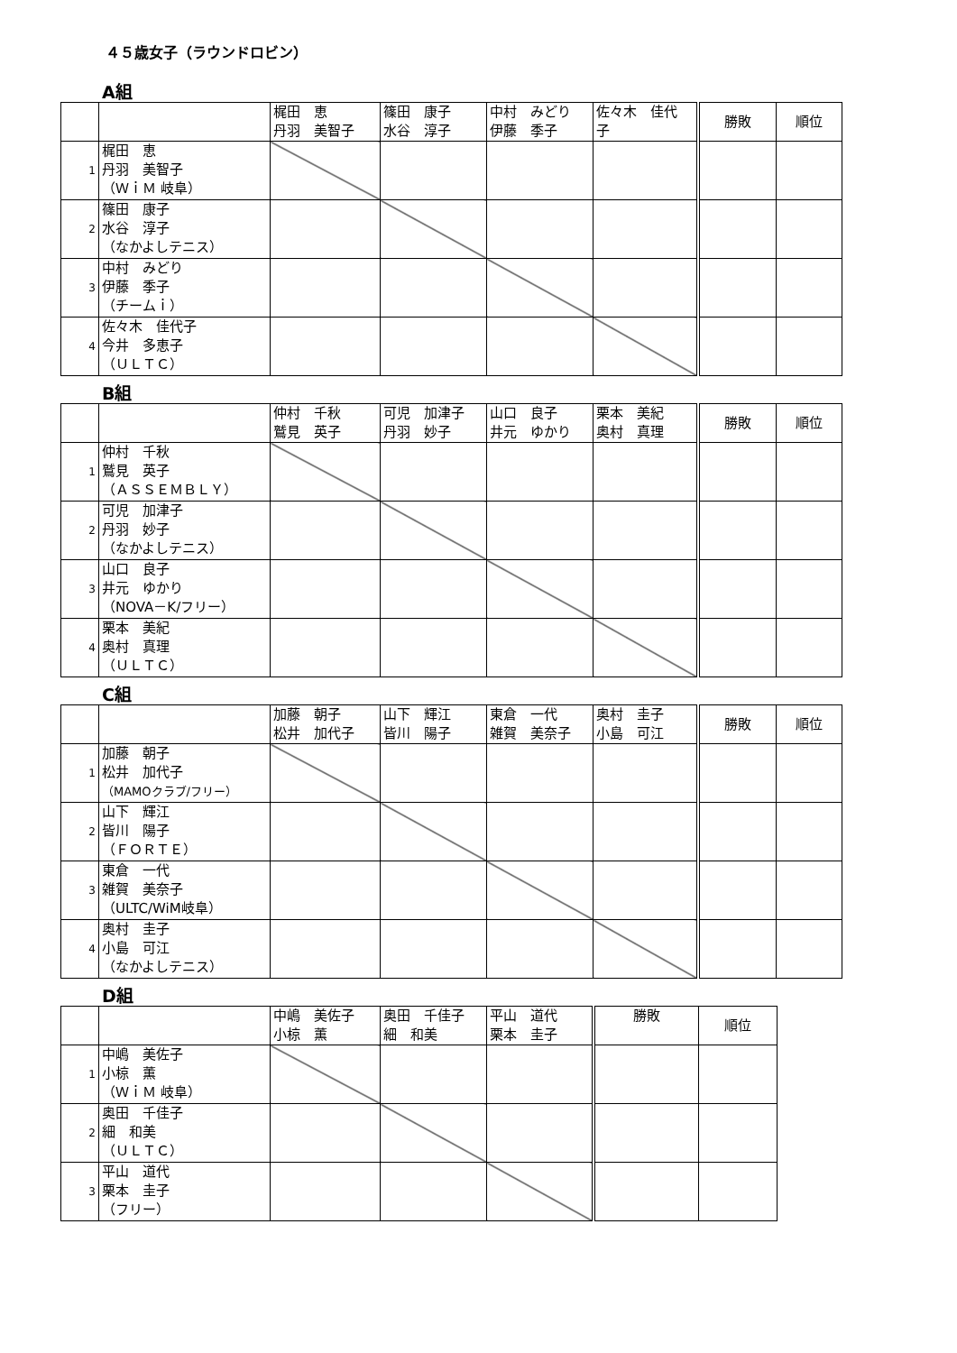４５歳女子（ラウンドロビン）
A組
| | | 梶田 恵 丹羽 美智子 | 篠田 康子 水谷 淳子 | 中村 みどり 伊藤 季子 | 佐々木 佳代 子 | 勝敗 | 順位 |
| 1 | 梶田 恵 丹羽 美智子 （ＷｉＭ 岐阜） | | | | | | |
| 2 | 篠田 康子 水谷 淳子 （なかよしテニス） | | | | | | |
| 3 | 中村 みどり 伊藤 季子 （チームｉ） | | | | | | |
| 4 | 佐々木 佳代子 今井 多恵子 （ＵＬＴＣ） | | | | | | |
B組
| | | 仲村 千秋 鷲見 英子 | 可児 加津子 丹羽 妙子 | 山口 良子 井元 ゆかり | 栗本 美紀 奥村 真理 | 勝敗 | 順位 |
| 1 | 仲村 千秋 鷲見 英子 （ＡＳＳＥＭＢＬＹ） | | | | | | |
| 2 | 可児 加津子 丹羽 妙子 （なかよしテニス） | | | | | | |
| 3 | 山口 良子 井元 ゆかり （NOVA－K/フリー） | | | | | | |
| 4 | 栗本 美紀 奥村 真理 （ＵＬＴＣ） | | | | | | |
C組
| | | 加藤 朝子 松井 加代子 | 山下 輝江 皆川 陽子 | 東倉 一代 雑賀 美奈子 | 奥村 圭子 小島 可江 | 勝敗 | 順位 |
| 1 | 加藤 朝子 松井 加代子 （MAMOクラブ/フリー） | | | | | | |
| 2 | 山下 輝江 皆川 陽子 （ＦＯＲＴＥ） | | | | | | |
| 3 | 東倉 一代 雑賀 美奈子 （ULTC/WiM岐阜） | | | | | | |
| 4 | 奥村 圭子 小島 可江 （なかよしテニス） | | | | | | |
D組
| | | 中嶋 美佐子 小椋 薫 | 奥田 千佳子 細 和美 | 平山 道代 栗本 圭子 | 勝敗 | 順位 |
| 1 | 中嶋 美佐子 小椋 薫 （ＷｉＭ 岐阜） | | | | | |
| 2 | 奥田 千佳子 細 和美 （ＵＬＴＣ） | | | | | |
| 3 | 平山 道代 栗本 圭子 （フリー） | | | | | |